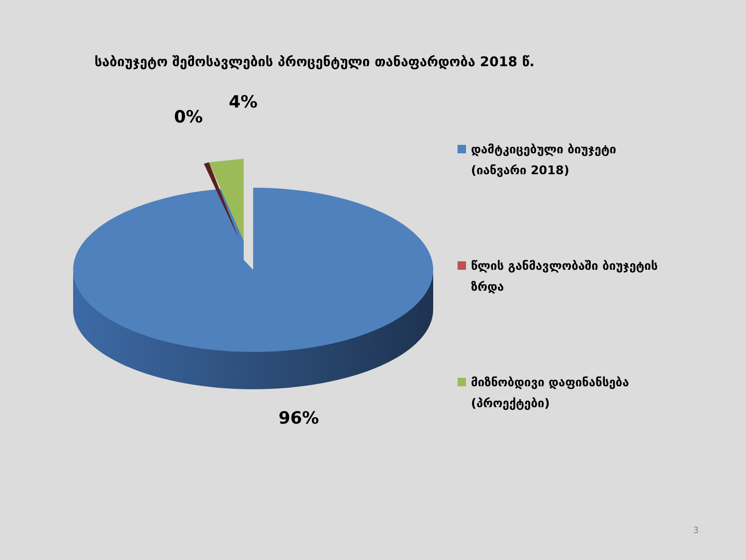საბიუჯეტო შემოსავლების პროცენტული თანაფარდობა 2018 წ.
4%
0%
96%
დამტკიცებული ბიუჯეტი (იანვარი 2018)
წლის განმავლობაში ბიუჯეტის ზრდა
მიზნობდივი დაფინანსება (პროექტები)
3